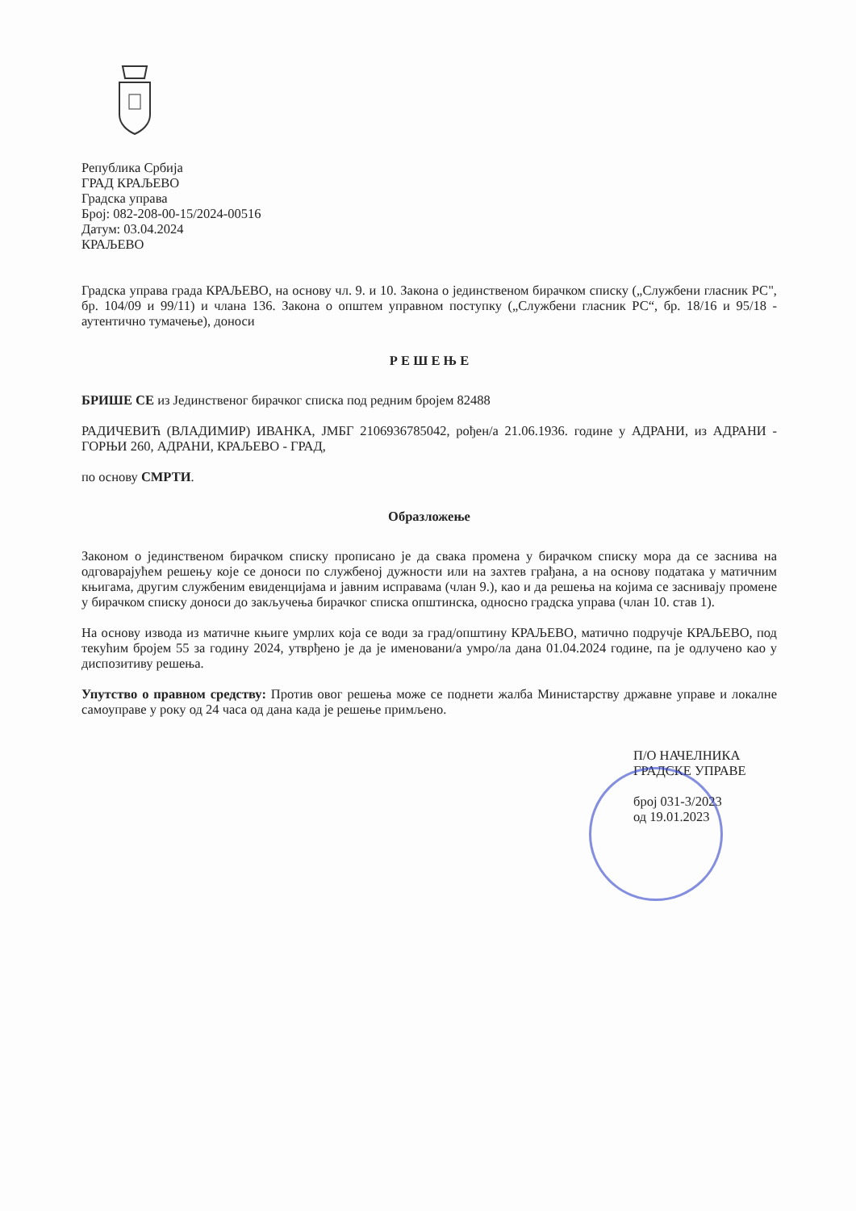Република Србија
ГРАД КРАЉЕВО
Градска управа
Број: 082-208-00-15/2024-00516
Датум: 03.04.2024
КРАЉЕВО
Градска управа града КРАЉЕВО, на основу чл. 9. и 10. Закона о јединственом бирачком списку („Службени гласник РС", бр. 104/09 и 99/11) и члана 136. Закона о општем управном поступку („Службени гласник РС“, бр. 18/16 и 95/18 - аутентично тумачење), доноси
Р Е Ш Е Њ Е
БРИШЕ СЕ из Јединственог бирачког списка под редним бројем 82488
РАДИЧЕВИЋ (ВЛАДИМИР) ИВАНКА, ЈМБГ 2106936785042, рођен/а 21.06.1936. године у АДРАНИ, из АДРАНИ - ГОРЊИ 260, АДРАНИ, КРАЉЕВО - ГРАД,
по основу СМРТИ.
Образложење
Законом о јединственом бирачком списку прописано је да свака промена у бирачком списку мора да се заснива на одговарајућем решењу које се доноси по службеној дужности или на захтев грађана, а на основу података у матичним књигама, другим службеним евиденцијама и јавним исправама (члан 9.), као и да решења на којима се заснивају промене у бирачком списку доноси до закључења бирачког списка општинска, односно градска управа (члан 10. став 1).
На основу извода из матичне књиге умрлих која се води за град/општину КРАЉЕВО, матично подручје КРАЉЕВО, под текућим бројем 55 за годину 2024, утврђено је да је именовани/а умро/ла дана 01.04.2024 године, па је одлучено као у диспозитиву решења.
Упутство о правном средству: Против овог решења може се поднети жалба Министарству државне управе и локалне самоуправе у року од 24 часа од дана када је решење примљено.
П/О НАЧЕЛНИКА
ГРАДСКЕ УПРАВЕ
број 031-3/2023
од 19.01.2023